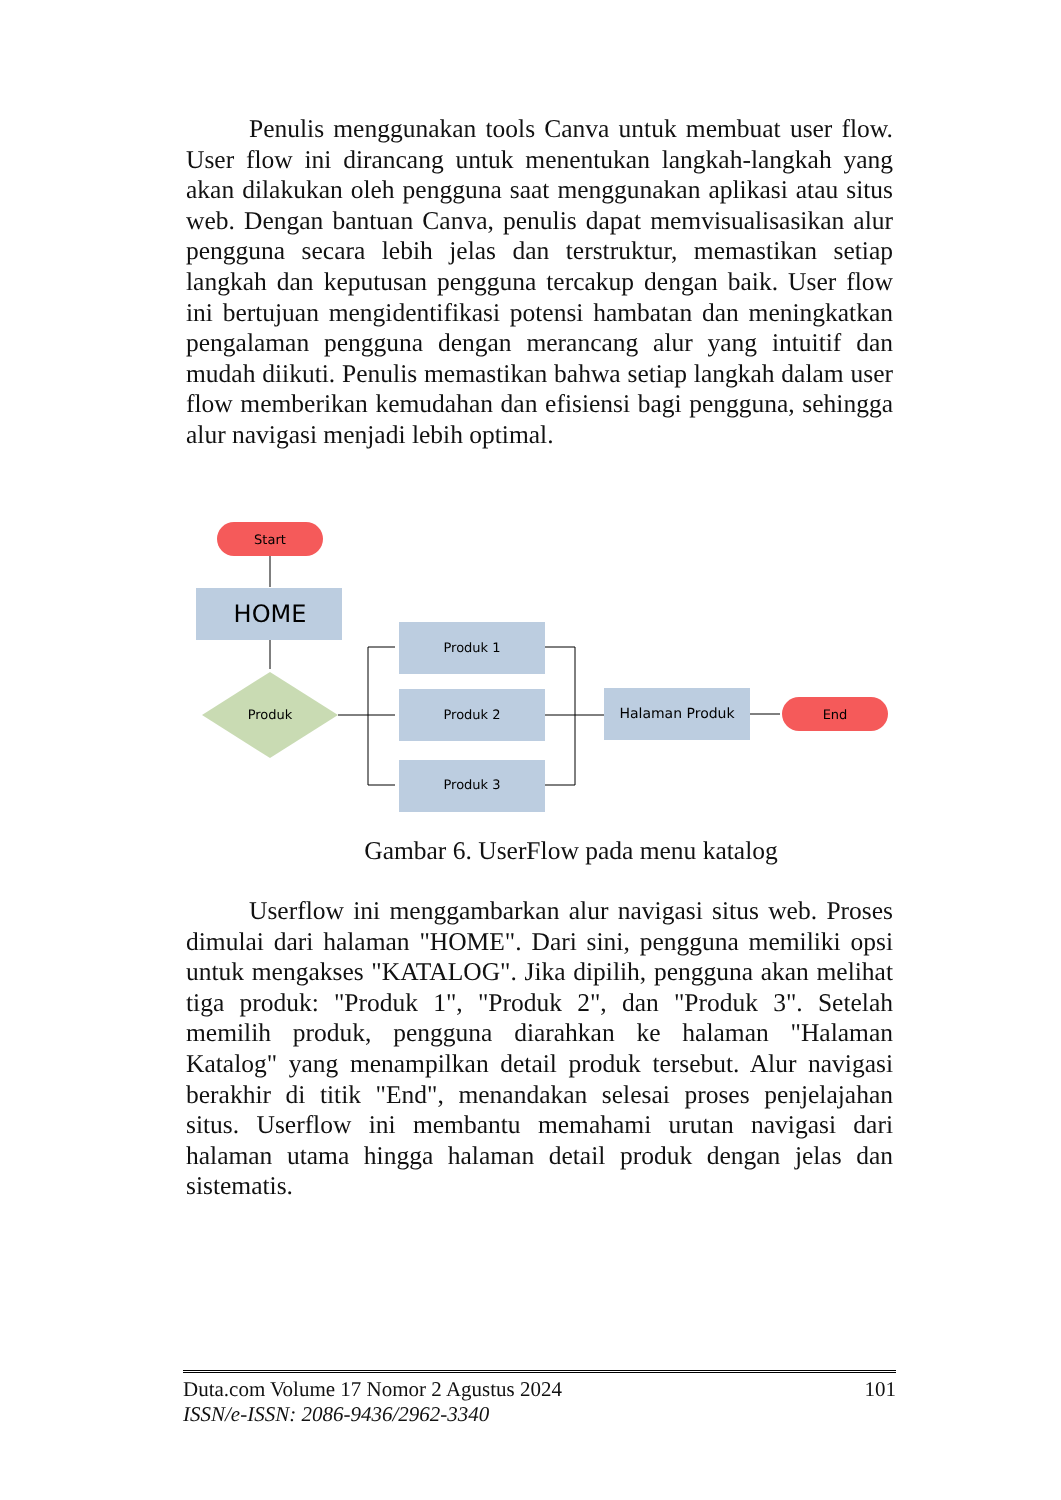Penulis menggunakan tools Canva untuk membuat user flow. User flow ini dirancang untuk menentukan langkah-langkah yang akan dilakukan oleh pengguna saat menggunakan aplikasi atau situs web. Dengan bantuan Canva, penulis dapat memvisualisasikan alur pengguna secara lebih jelas dan terstruktur, memastikan setiap langkah dan keputusan pengguna tercakup dengan baik. User flow ini bertujuan mengidentifikasi potensi hambatan dan meningkatkan pengalaman pengguna dengan merancang alur yang intuitif dan mudah diikuti. Penulis memastikan bahwa setiap langkah dalam user flow memberikan kemudahan dan efisiensi bagi pengguna, sehingga alur navigasi menjadi lebih optimal.
Start
HOME
Produk
Produk 1
Produk 2
Produk 3
Halaman Produk
End
Gambar 6. UserFlow pada menu katalog
Userflow ini menggambarkan alur navigasi situs web. Proses dimulai dari halaman "HOME". Dari sini, pengguna memiliki opsi untuk mengakses "KATALOG". Jika dipilih, pengguna akan melihat tiga produk: "Produk 1", "Produk 2", dan "Produk 3". Setelah memilih produk, pengguna diarahkan ke halaman "Halaman Katalog" yang menampilkan detail produk tersebut. Alur navigasi berakhir di titik "End", menandakan selesai proses penjelajahan situs. Userflow ini membantu memahami urutan navigasi dari halaman utama hingga halaman detail produk dengan jelas dan sistematis.
Duta.com Volume 17 Nomor 2 Agustus 2024
ISSN/e-ISSN: 2086-9436/2962-3340
101